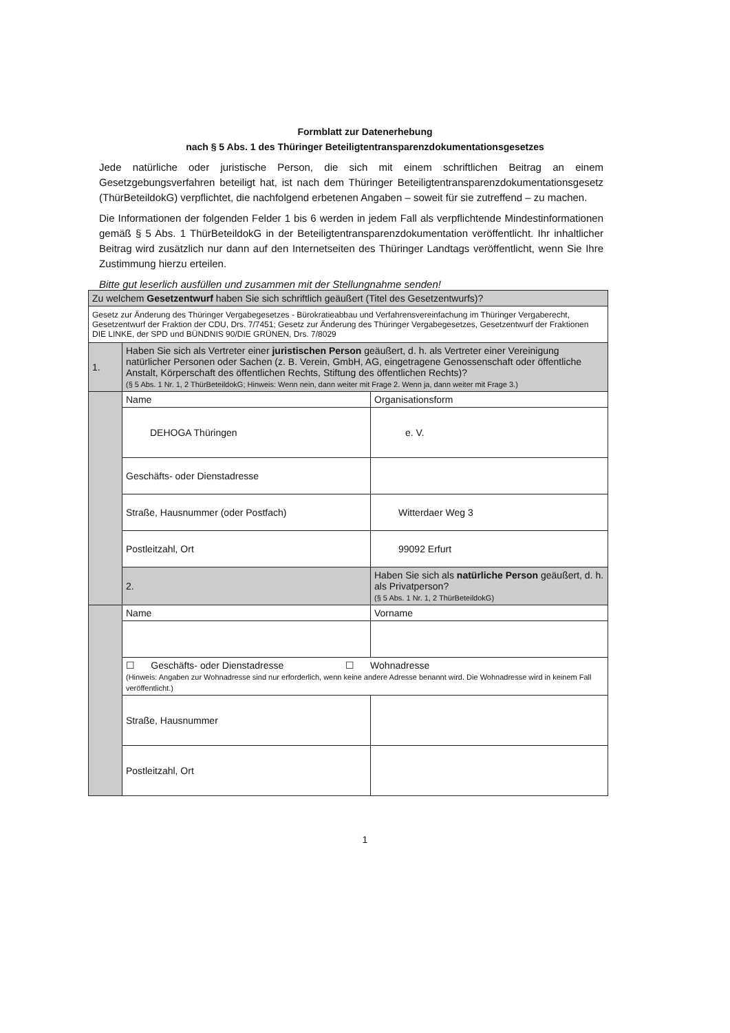Formblatt zur Datenerhebung
nach § 5 Abs. 1 des Thüringer Beteiligtentransparenzdokumentationsgesetzes
Jede natürliche oder juristische Person, die sich mit einem schriftlichen Beitrag an einem Gesetzgebungsverfahren beteiligt hat, ist nach dem Thüringer Beteiligtentransparenzdokumentationsgesetz (ThürBeteildokG) verpflichtet, die nachfolgend erbetenen Angaben – soweit für sie zutreffend – zu machen.
Die Informationen der folgenden Felder 1 bis 6 werden in jedem Fall als verpflichtende Mindestinformationen gemäß § 5 Abs. 1 ThürBeteildokG in der Beteiligtentransparenzdokumentation veröffentlicht. Ihr inhaltlicher Beitrag wird zusätzlich nur dann auf den Internetseiten des Thüringer Landtags veröffentlicht, wenn Sie Ihre Zustimmung hierzu erteilen.
Bitte gut leserlich ausfüllen und zusammen mit der Stellungnahme senden!
| Zu welchem Gesetzentwurf haben Sie sich schriftlich geäußert (Titel des Gesetzentwurfs)? | | |
| Gesetz zur Änderung des Thüringer Vergabegesetzes - Bürokratieabbau und Verfahrensvereinfachung im Thüringer Vergaberecht, Gesetzentwurf der Fraktion der CDU, Drs. 7/7451; Gesetz zur Änderung des Thüringer Vergabegesetzes, Gesetzentwurf der Fraktionen DIE LINKE, der SPD und BÜNDNIS 90/DIE GRÜNEN, Drs. 7/8029 | | |
| 1. | Haben Sie sich als Vertreter einer juristischen Person geäußert, d. h. als Vertreter einer Vereinigung natürlicher Personen oder Sachen (z. B. Verein, GmbH, AG, eingetragene Genossenschaft oder öffentliche Anstalt, Körperschaft des öffentlichen Rechts, Stiftung des öffentlichen Rechts)? (§ 5 Abs. 1 Nr. 1, 2 ThürBeteildokG; Hinweis: Wenn nein, dann weiter mit Frage 2. Wenn ja, dann weiter mit Frage 3.) | |
| | Name | Organisationsform |
| | DEHOGA Thüringen | e. V. |
| | Geschäfts- oder Dienstadresse | |
| | Straße, Hausnummer (oder Postfach) | Witterdaer Weg 3 |
| | Postleitzahl, Ort | 99092 Erfurt |
| | 2. | Haben Sie sich als natürliche Person geäußert, d. h. als Privatperson? (§ 5 Abs. 1 Nr. 1, 2 ThürBeteildokG) |
| | Name | Vorname |
| | ☐ Geschäfts- oder Dienstadresse ☐ Wohnadresse (Hinweis: Angaben zur Wohnadresse sind nur erforderlich, wenn keine andere Adresse benannt wird. Die Wohnadresse wird in keinem Fall veröffentlicht.) | |
| | Straße, Hausnummer | |
| | Postleitzahl, Ort | |
1